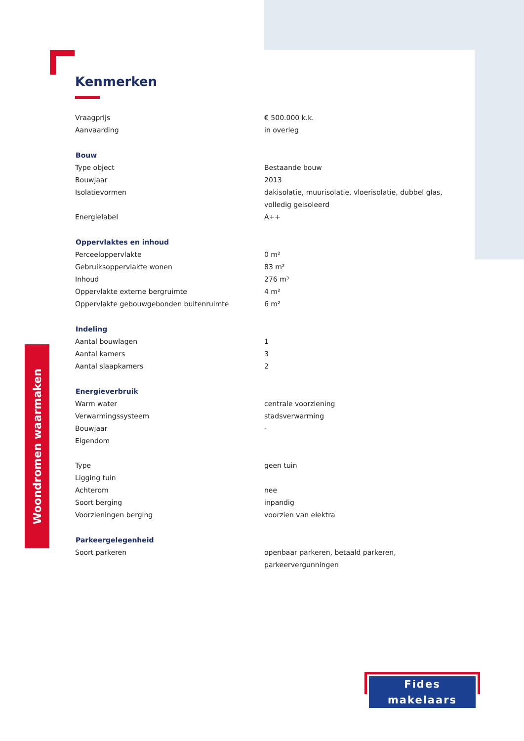Woondromen waarmaken
Kenmerken
| Vraagprijs | € 500.000 k.k. |
| Aanvaarding | in overleg |
| Bouw | |
| Type object | Bestaande bouw |
| Bouwjaar | 2013 |
| Isolatievormen | dakisolatie, muurisolatie, vloerisolatie, dubbel glas, volledig geisoleerd |
| Energielabel | A++ |
| Oppervlaktes en inhoud | |
| Perceeloppervlakte | 0 m² |
| Gebruiksoppervlakte wonen | 83 m² |
| Inhoud | 276 m³ |
| Oppervlakte externe bergruimte | 4 m² |
| Oppervlakte gebouwgebonden buitenruimte | 6 m² |
| Indeling | |
| Aantal bouwlagen | 1 |
| Aantal kamers | 3 |
| Aantal slaapkamers | 2 |
| Energieverbruik | |
| Warm water | centrale voorziening |
| Verwarmingssysteem | stadsverwarming |
| Bouwjaar | - |
| Eigendom | |
| Type | geen tuin |
| Ligging tuin | |
| Achterom | nee |
| Soort berging | inpandig |
| Voorzieningen berging | voorzien van elektra |
| Parkeergelegenheid | |
| Soort parkeren | openbaar parkeren, betaald parkeren, parkeervergunningen |
Fides makelaars